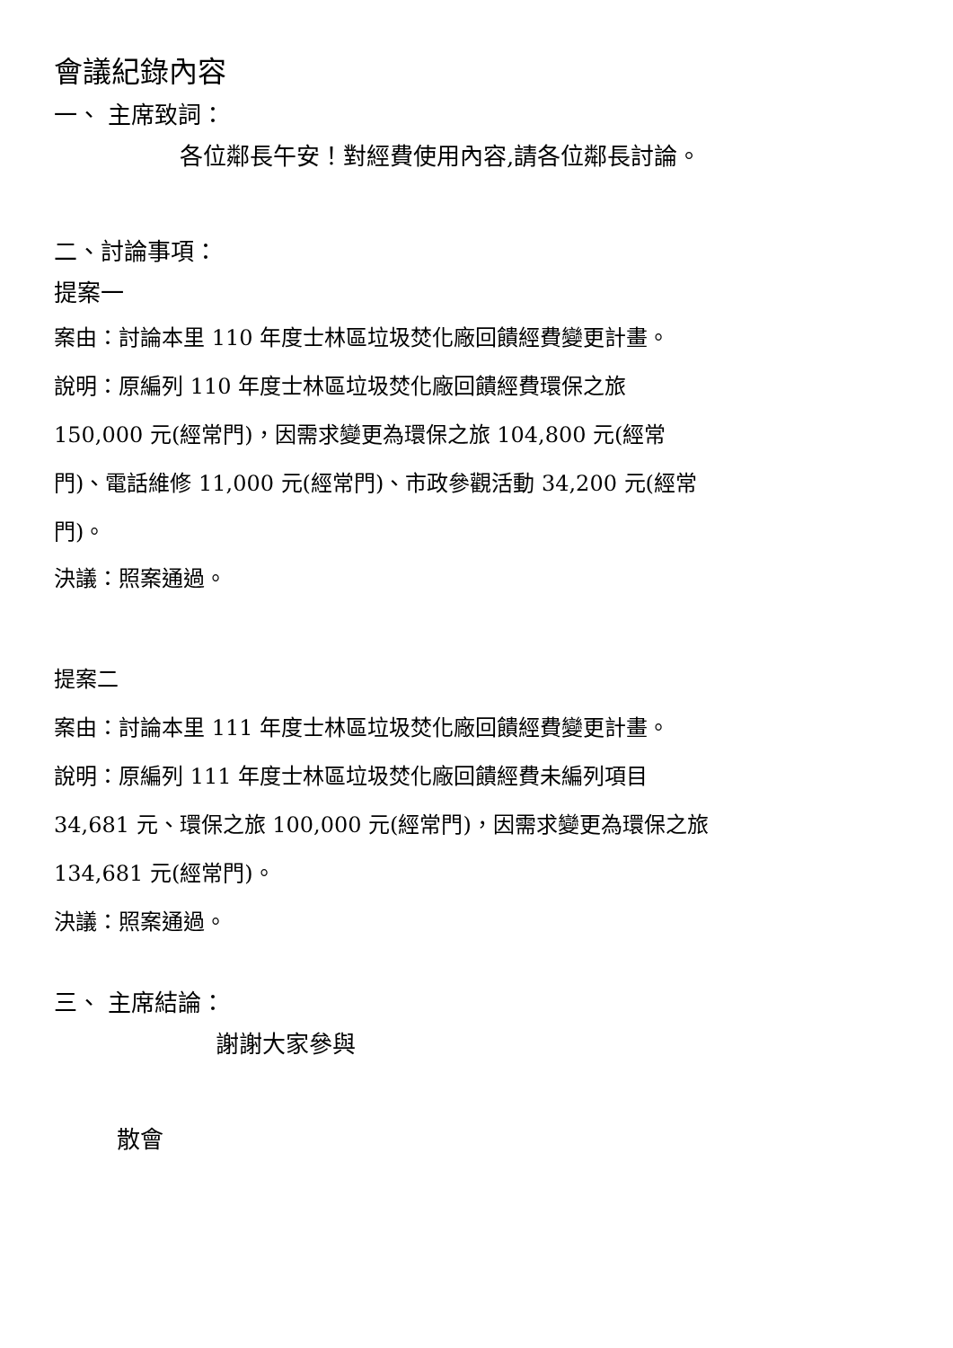會議紀錄內容
一、 主席致詞：
各位鄰長午安！對經費使用內容,請各位鄰長討論。
二、討論事項：
提案一
案由：討論本里 110 年度士林區垃圾焚化廠回饋經費變更計畫。
說明：原編列 110 年度士林區垃圾焚化廠回饋經費環保之旅
150,000 元(經常門)，因需求變更為環保之旅 104,800 元(經常
門)、電話維修 11,000 元(經常門)、市政參觀活動 34,200 元(經常
門)。
決議：照案通過。
提案二
案由：討論本里 111 年度士林區垃圾焚化廠回饋經費變更計畫。
說明：原編列 111 年度士林區垃圾焚化廠回饋經費未編列項目
34,681 元、環保之旅 100,000 元(經常門)，因需求變更為環保之旅
134,681 元(經常門)。
決議：照案通過。
三、 主席結論：
謝謝大家參與
散會